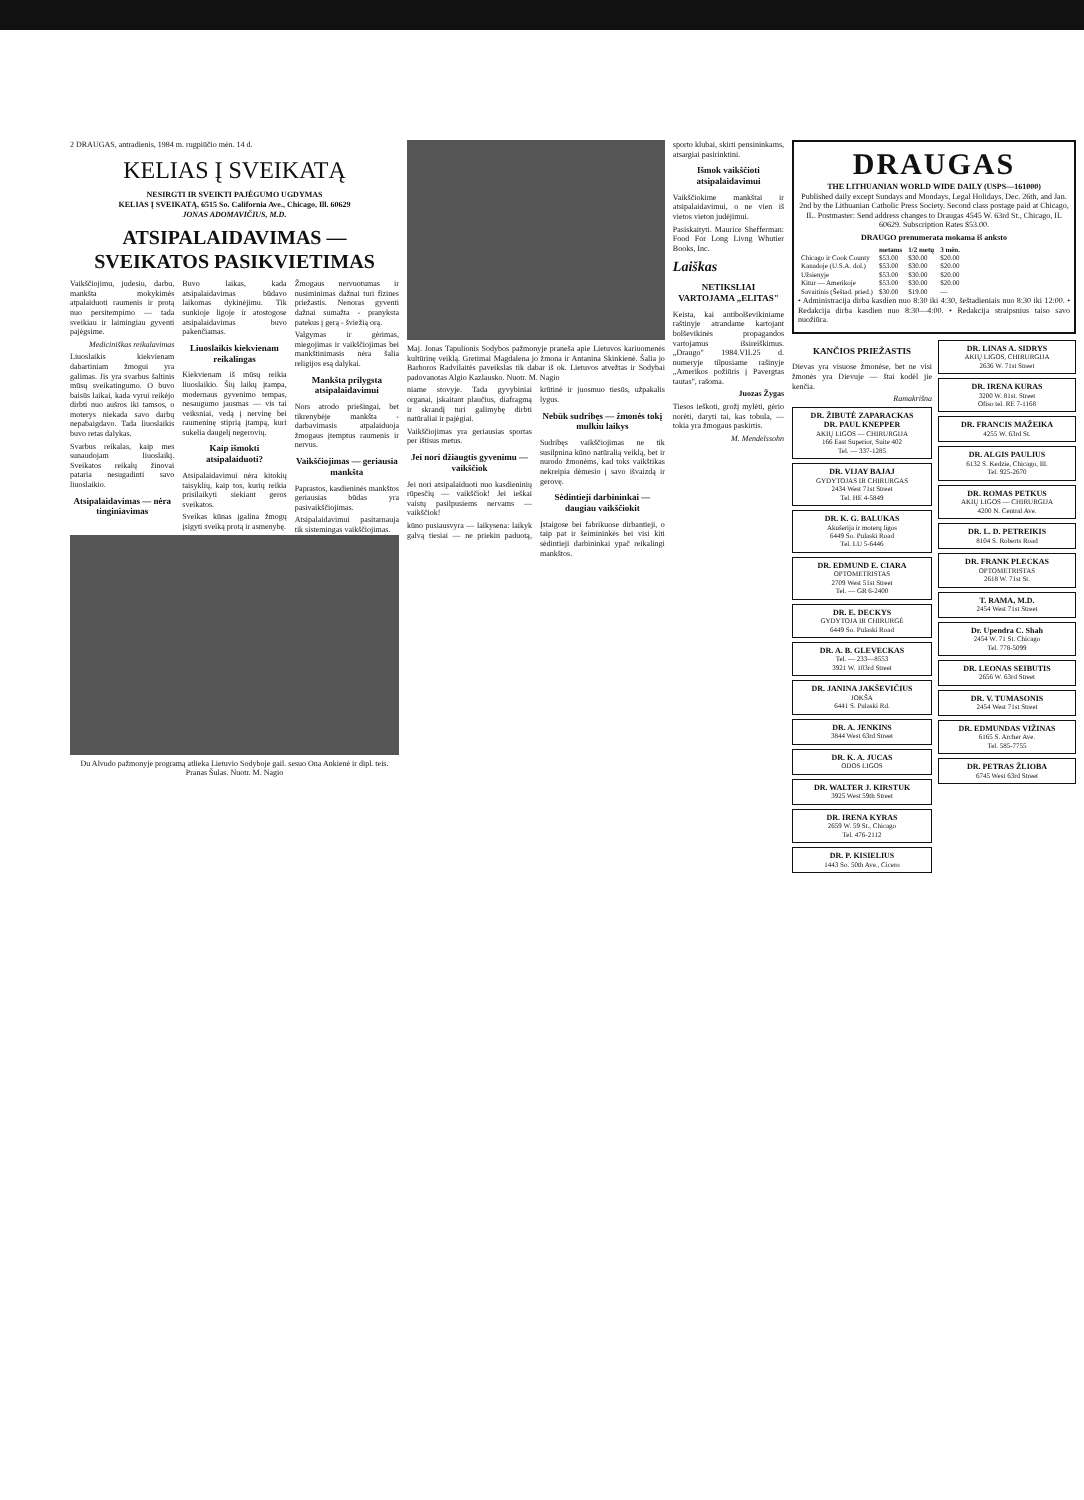2 DRAUGAS, antradienis, 1984 m. rugpiūčio mėn. 14 d.
KELIAS Į SVEIKATĄ
NESIRGTI IR SVEIKTI PAJĖGUMO UGDYMAS
KELIAS Į SVEIKATĄ, 6515 So. California Ave., Chicago, Ill. 60629
JONAS ADOMAVIČIUS, M.D.
ATSIPALAIDAVIMAS — SVEIKATOS PASIKVIETIMAS
Vaikščiojimu, judesiu, darbu, mankšta mokykimės atpalaiduoti raumenis ir protą nuo persitempimo — tada sveikiau ir laimingiau gyventi pajėgsime.
Mediciniškas reikalavimas
Liuoslaikis kiekvienam dabartiniam žmogui yra galimas. Jis yra svarbus šaltinis mūsų sveikatingumo. O buvo baisūs laikai, kada vyrui reikėjo dirbti nuo aušros iki tamsos, o moterys niekada savo darbų nepabaigdavo. Tada liuoslaikis buvo retas dalykas.
Svarbus reikalas, kaip mes sunaudojam liuoslaikį. Sveikatos reikalų žinovai pataria nesugadinti savo liuoslaikio.
Atsipalaidavimas — nėra tinginiavimas
Buvo laikas, kada atsipalaidavimas būdavo laikomas dykinėjimu. Tik sunkioje ligoje ir atostogose atsipalaidavimas buvo pakenčiamas.
Liuoslaikis kiekvienam reikalingas
Kiekvienam iš mūsų reikia liuoslaikio. Šių laikų įtampa, modernaus gyvenimo tempas, nesaugumo jausmas — vis tai veiksniai, vedą į nervinę bei raumeninę stiprią įtampą, kuri sukelia daugelį negerovių.
Kaip išmokti atsipalaiduoti?
Atsipalaidavimui nėra kitokių taisyklių, kaip tos, kurių reikia prisilaikyti siekiant geros sveikatos.
Sveikas kūnas įgalina žmogų įsigyti sveiką protą ir asmenybę.
Žmogaus nervuotumas ir nusiminimas dažnai turi fizines priežastis. Nenoras gyventi dažnai sumažta - pranyksta patekus į gerą - šviežią orą.
Valgymas ir gėrimas, miegojimas ir vaikščiojimas bei mankštinimasis nėra šalia religijos esą dalykai.
Mankšta prilygsta atsipalaidavimui
Nors atrodo priešingai, bet tikrenybėje mankšta - darbavimasis atpalaiduoja žmogaus įtemptus raumenis ir nervus.
Vaikščiojimas — geriausia mankšta
Paprastos, kasdieninės mankštos geriausias būdas yra pasivaikščiojimas.
Atsipalaidavimui pasitarnauja tik sistemingas vaikščiojimas.
Du Alvudo pažmonyje programą atlieka Lietuvio Sodyboje gail. sesuo Ona Ankienė ir dipl. teis. Pranas Šulas. Nuotr. M. Nagio
Maj. Jonas Tapulionis Sodybos pažmonyje praneša apie Lietuvos kariuomenės kultūrinę veiklą. Gretimai Magdalena jo žmona ir Antanina Skinkienė. Šalia jo Barboros Radvilaitės paveikslas tik dabar iš ok. Lietuvos atvežtas ir Sodybai padovanotas Algio Kazlausko. Nuotr. M. Nagio
niame stovyje. Tada gyvybiniai organai, įskaitant plaučius, diafragmą ir skrandį turi galimybę dirbti natūraliai ir pajėgiai.
Vaikščiojimas yra geriausias sportas per ištisus metus.
Jei nori džiaugtis gyvenimu — vaikščiok
Jei nori atsipalaiduoti nuo kasdieninių rūpesčių — vaikščiok! Jei ieškai vaistų pasilpusiems nervams — vaikščiok!
kūno pusiausvyra — laikysena: laikyk galvą tiesiai — ne priekin paduotą, krūtinė ir juosmuo tiesūs, užpakalis lygus.
Nebūk sudribęs — žmonės tokį mulkiu laikys
Sudribęs vaikščiojimas ne tik susilpnina kūno natūralią veiklą, bet ir nurodo žmonėms, kad toks vaikštikas nekreipia dėmesio į savo išvaizdą ir gerovę.
Sėdintieji darbininkai — daugiau vaikščiokit
Įstaigose bei fabrikuose dirbantieji, o taip pat ir šeimininkės bei visi kiti sėdintieji darbininkai ypač reikalingi mankštos.
sporto klubai, skirti pensininkams, atsargiai pasirinktini.
Išmok vaikščioti atsipalaidavimui
Vaikščiokime mankštai ir atsipalaidavimui, o ne vien iš vietos vieton judėjimui.
Pasiskaityti. Maurice Shefferman: Food For Long Livng Whutier Books, Inc.
Laiškas
NETIKSLIAI VARTOJAMA „ELITAS"
Keista, kai antibolševikiniame raštinyje atrandame kartojant bolševikinės propagandos vartojamus išsireiškimus. „Draugo" 1984.VII.25 d. numeryje tilpusiame rašinyje „Amerikos požiūris į Pavergtas tautas", rašoma.
Juozas Žygas
Tiesos ieškoti, grožį mylėti, gėrio norėti, daryti tai, kas tobula, — tokia yra žmogaus paskirtis.
M. Mendelssohn
DRAUGAS
THE LITHUANIAN WORLD WIDE DAILY (USPS—161000)
Published daily except Sundays and Mondays, Legal Holidays, Dec. 26th, and Jan. 2nd by the Lithuanian Catholic Press Society. Second class postage paid at Chicago, IL. Postmaster: Send address changes to Draugas 4545 W. 63rd St., Chicago, IL 60629. Subscription Rates $53.00.
DRAUGO prenumerata mokama iš anksto
| | metams | 1/2 metų | 3 mėn. |
| --- | --- | --- | --- |
| Chicago ir Cook County | $53.00 | $30.00 | $20.00 |
| Kanadoje (U.S.A. dol.) | $53.00 | $30.00 | $20.00 |
| Užsienyje | $53.00 | $30.00 | $20.00 |
| Kitur — Amerikoje | $53.00 | $30.00 | $20.00 |
| Savaitinis (Šeštad. pried.) | $30.00 | $19.00 | — |
• Administracija dirba kasdien nuo 8:30 iki 4:30, šeštadieniais nuo 8:30 iki 12:00. • Redakcija dirba kasdien nuo 8:30—4:00. • Redakcija straipsnius taiso savo nuožiūra.
KANČIOS PRIEŽASTIS
Dievas yra visuose žmonėse, bet ne visi žmonės yra Dievuje — štai kodėl jie kenčia.
Ramakrišna
DR. ŽIBUTĖ ZAPARACKAS
DR. PAUL KNEPPER
AKIŲ LIGOS — CHIRURGIJA
166 East Superior, Suite 402
Tel. — 337-1285
DR. VIJAY BAJAJ
GYDYTOJAS IR CHIRURGAS
2434 West 71st Street
Tel. HE 4-5849
DR. K. G. BALUKAS
Akušerija ir moterų ligos
6449 So. Pulaski Road
Tel. LU 5-6446
DR. EDMUND E. CIARA
OPTOMETRISTAS
2709 West 51st Street
Tel. — GR 6-2400
DR. E. DECKYS
GYDYTOJA IR CHIRURGĖ
6449 So. Pulaski Road
DR. A. B. GLEVECKAS
Tel. — 233—8553
3921 W. 103rd Street
DR. JANINA JAKŠEVIČIUS
JOKŠA
6441 S. Pulaski Rd.
DR. A. JENKINS
3844 West 63rd Street
DR. K. A. JUCAS
ODOS LIGOS
DR. WALTER J. KIRSTUK
3925 West 59th Street
DR. IRENA KYRAS
2659 W. 59 St., Chicago
Tel. 476-2112
DR. P. KISIELIUS
1443 So. 50th Ave., Cicero
DR. LINAS A. SIDRYS
AKIŲ LIGOS, CHIRURGIJA
2636 W. 71st Street
DR. IRENA KURAS
3200 W. 81st. Street
Ofiso tel. RE 7-1168
DR. FRANCIS MAŽEIKA
4255 W. 63rd St.
DR. ALGIS PAULIUS
6132 S. Kedzie, Chicago, Ill.
Tel. 925-2670
DR. ROMAS PETKUS
AKIŲ LIGOS — CHIRURGIJA
4200 N. Central Ave.
DR. L. D. PETREIKIS
8104 S. Roberts Road
DR. FRANK PLECKAS
OPTOMETRISTAS
2618 W. 71st St.
T. RAMA, M.D.
2454 West 71st Street
Dr. Upendra C. Shah
2454 W. 71 St. Chicago
Tel. 778-5099
DR. LEONAS SEIBUTIS
2656 W. 63rd Street
DR. V. TUMASONIS
2454 West 71st Street
DR. EDMUNDAS VIŽINAS
6165 S. Archer Ave.
Tel. 585-7755
DR. PETRAS ŽLIOBA
6745 West 63rd Street